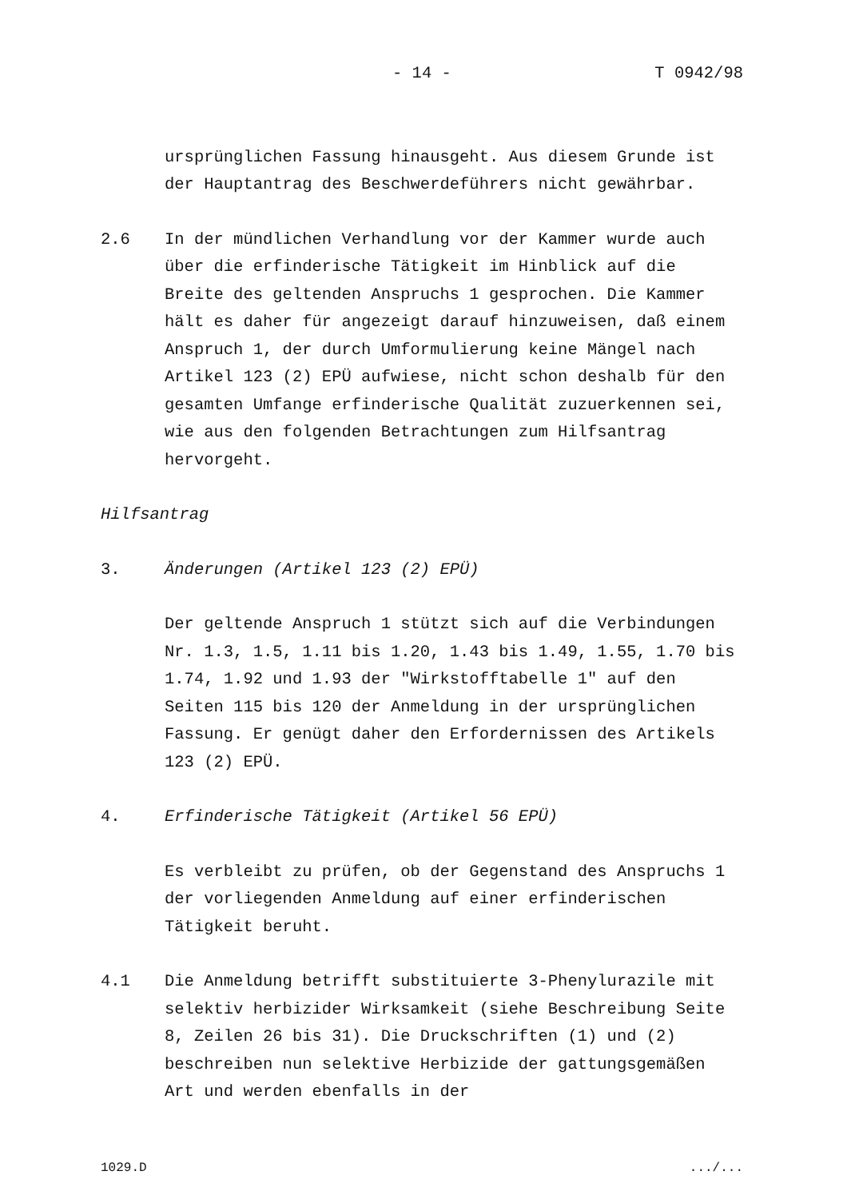- 14 - T 0942/98
ursprünglichen Fassung hinausgeht. Aus diesem Grunde ist der Hauptantrag des Beschwerdeführers nicht gewährbar.
2.6 In der mündlichen Verhandlung vor der Kammer wurde auch über die erfinderische Tätigkeit im Hinblick auf die Breite des geltenden Anspruchs 1 gesprochen. Die Kammer hält es daher für angezeigt darauf hinzuweisen, daß einem Anspruch 1, der durch Umformulierung keine Mängel nach Artikel 123 (2) EPÜ aufwiese, nicht schon deshalb für den gesamten Umfange erfinderische Qualität zuzuerkennen sei, wie aus den folgenden Betrachtungen zum Hilfsantrag hervorgeht.
Hilfsantrag
3. Änderungen (Artikel 123 (2) EPÜ)
Der geltende Anspruch 1 stützt sich auf die Verbindungen Nr. 1.3, 1.5, 1.11 bis 1.20, 1.43 bis 1.49, 1.55, 1.70 bis 1.74, 1.92 und 1.93 der "Wirkstofftabelle 1" auf den Seiten 115 bis 120 der Anmeldung in der ursprünglichen Fassung. Er genügt daher den Erfordernissen des Artikels 123 (2) EPÜ.
4. Erfinderische Tätigkeit (Artikel 56 EPÜ)
Es verbleibt zu prüfen, ob der Gegenstand des Anspruchs 1 der vorliegenden Anmeldung auf einer erfinderischen Tätigkeit beruht.
4.1 Die Anmeldung betrifft substituierte 3-Phenylurazile mit selektiv herbizider Wirksamkeit (siehe Beschreibung Seite 8, Zeilen 26 bis 31). Die Druckschriften (1) und (2) beschreiben nun selektive Herbizide der gattungsgemäßen Art und werden ebenfalls in der
1029.D.../...